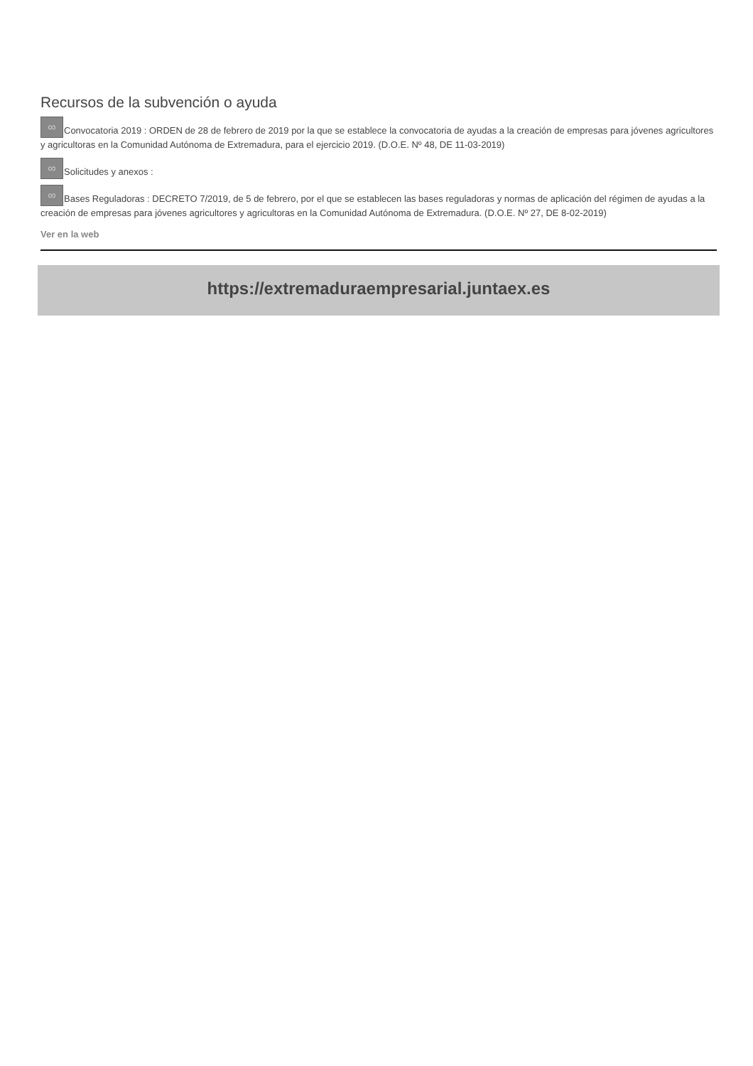Recursos de la subvención o ayuda
∞ Convocatoria 2019 : ORDEN de 28 de febrero de 2019 por la que se establece la convocatoria de ayudas a la creación de empresas para jóvenes agricultores y agricultoras en la Comunidad Autónoma de Extremadura, para el ejercicio 2019. (D.O.E. Nº 48, DE 11-03-2019)
∞ Solicitudes y anexos :
∞ Bases Reguladoras : DECRETO 7/2019, de 5 de febrero, por el que se establecen las bases reguladoras y normas de aplicación del régimen de ayudas a la creación de empresas para jóvenes agricultores y agricultoras en la Comunidad Autónoma de Extremadura. (D.O.E. Nº 27, DE 8-02-2019)
Ver en la web
https://extremaduraempresarial.juntaex.es